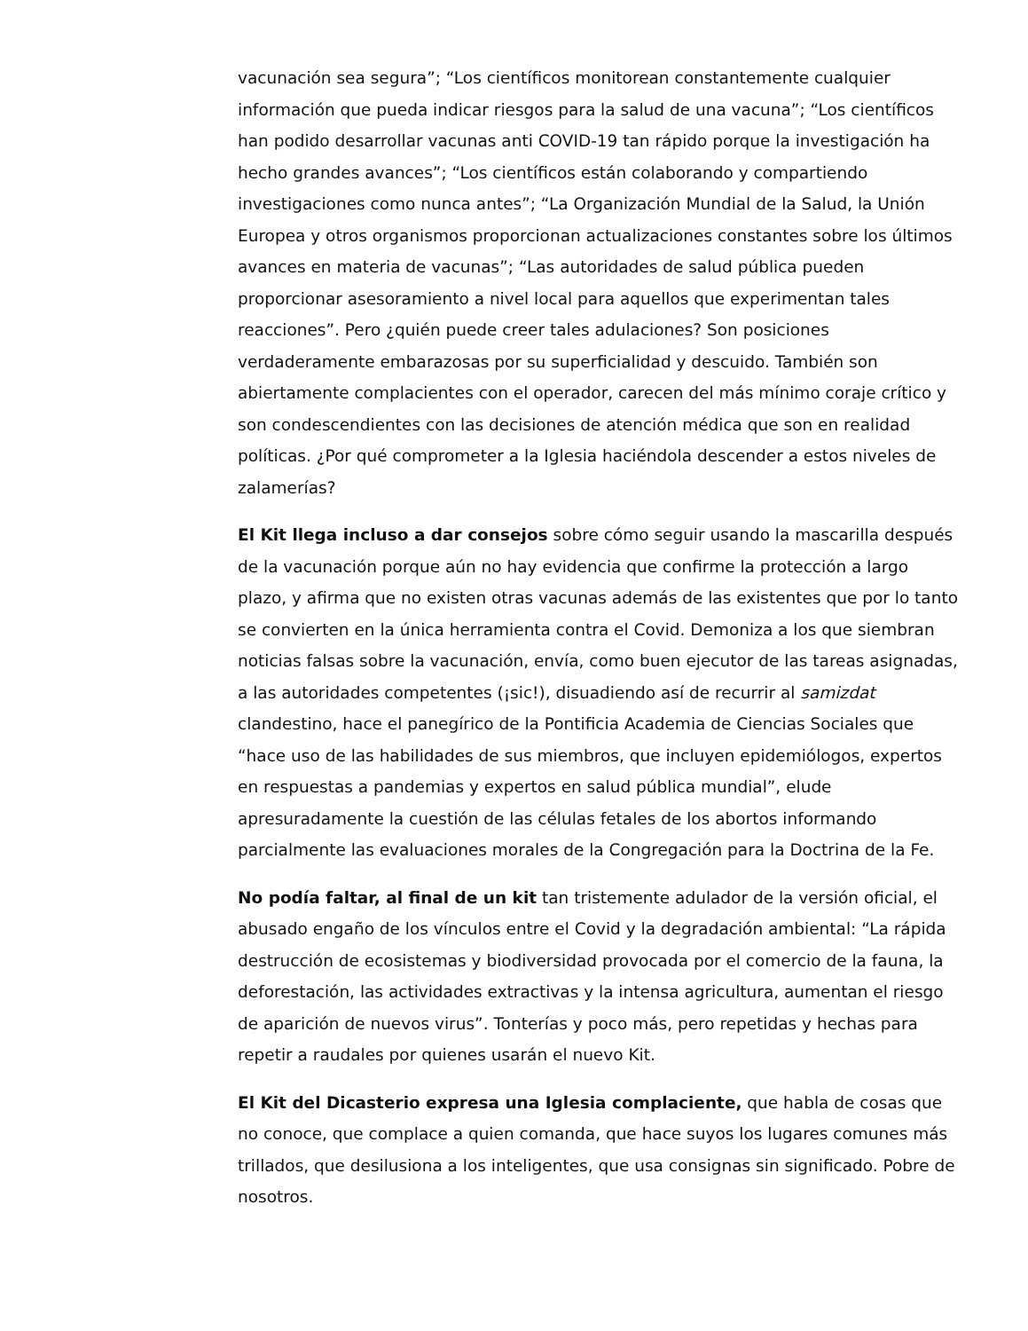vacunación sea segura”; “Los científicos monitorean constantemente cualquier información que pueda indicar riesgos para la salud de una vacuna”; “Los científicos han podido desarrollar vacunas anti COVID-19 tan rápido porque la investigación ha hecho grandes avances”; “Los científicos están colaborando y compartiendo investigaciones como nunca antes”; “La Organización Mundial de la Salud, la Unión Europea y otros organismos proporcionan actualizaciones constantes sobre los últimos avances en materia de vacunas”; “Las autoridades de salud pública pueden proporcionar asesoramiento a nivel local para aquellos que experimentan tales reacciones”. Pero ¿quién puede creer tales adulaciones? Son posiciones verdaderamente embarazosas por su superficialidad y descuido. También son abiertamente complacientes con el operador, carecen del más mínimo coraje crítico y son condescendientes con las decisiones de atención médica que son en realidad políticas. ¿Por qué comprometer a la Iglesia haciéndola descender a estos niveles de zalamerías?
El Kit llega incluso a dar consejos sobre cómo seguir usando la mascarilla después de la vacunación porque aún no hay evidencia que confirme la protección a largo plazo, y afirma que no existen otras vacunas además de las existentes que por lo tanto se convierten en la única herramienta contra el Covid. Demoniza a los que siembran noticias falsas sobre la vacunación, envía, como buen ejecutor de las tareas asignadas, a las autoridades competentes (¡sic!), disuadiendo así de recurrir al samizdat clandestino, hace el panegírico de la Pontificia Academia de Ciencias Sociales que “hace uso de las habilidades de sus miembros, que incluyen epidemiólogos, expertos en respuestas a pandemias y expertos en salud pública mundial”, elude apresuradamente la cuestión de las células fetales de los abortos informando parcialmente las evaluaciones morales de la Congregación para la Doctrina de la Fe.
No podía faltar, al final de un kit tan tristemente adulador de la versión oficial, el abusado engaño de los vínculos entre el Covid y la degradación ambiental: “La rápida destrucción de ecosistemas y biodiversidad provocada por el comercio de la fauna, la deforestación, las actividades extractivas y la intensa agricultura, aumentan el riesgo de aparición de nuevos virus”. Tonterías y poco más, pero repetidas y hechas para repetir a raudales por quienes usarán el nuevo Kit.
El Kit del Dicasterio expresa una Iglesia complaciente, que habla de cosas que no conoce, que complace a quien comanda, que hace suyos los lugares comunes más trillados, que desilusiona a los inteligentes, que usa consignas sin significado. Pobre de nosotros.